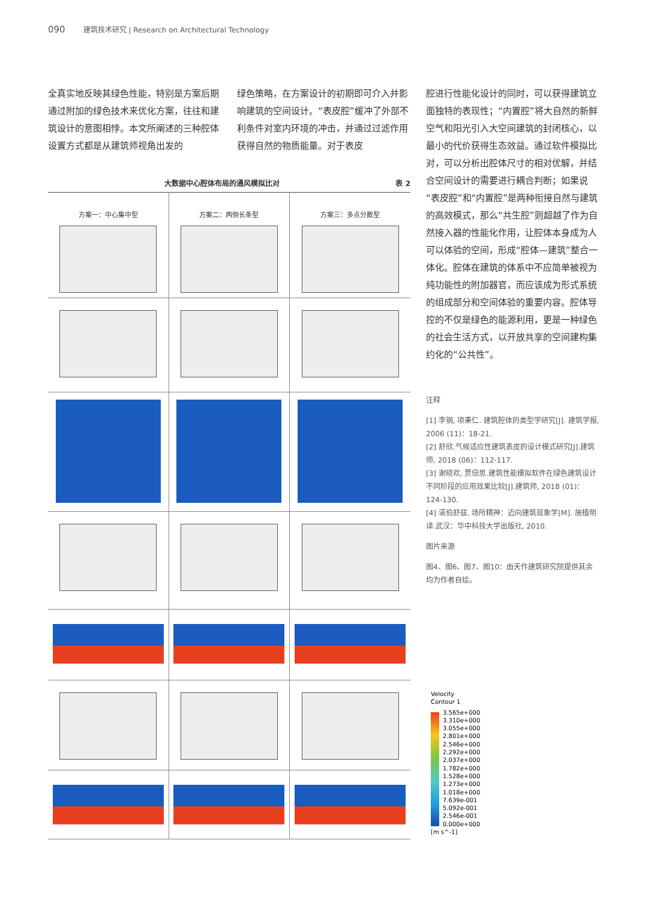090 建筑技术研究 | Research on Architectural Technology
全真实地反映其绿色性能，特别是方案后期通过附加的绿色技术来优化方案，往往和建筑设计的意图相悖。本文所阐述的三种腔体设置方式都是从建筑师视角出发的
绿色策略，在方案设计的初期即可介入并影响建筑的空间设计。“表皮腔”缓冲了外部不利条件对室内环境的冲击，并通过过滤作用获得自然的物质能量。对于表皮
腔进行性能化设计的同时，可以获得建筑立面独特的表现性；“内置腔”将大自然的新鲜空气和阳光引入大空间建筑的封闭核心，以最小的代价获得生态效益。通过软件模拟比对，可以分析出腔体尺寸的相对优解，并结合空间设计的需要进行耦合判断；如果说“表皮腔”和“内置腔”是两种衔接自然与建筑的高效模式，那么“共生腔”则超越了作为自然接入器的性能化作用，让腔体本身成为人可以体验的空间，形成“腔体—建筑”整合一体化。腔体在建筑的体系中不应简单被视为纯功能性的附加器官，而应该成为形式系统的组成部分和空间体验的重要内容。腔体导控的不仅是绿色的能源利用，更是一种绿色的社会生活方式，以开放共享的空间建构集约化的“公共性”。
注释
[1] 李钢, 项秉仁. 建筑腔体的类型学研究[J]. 建筑学报, 2006 (11)：18-21.
[2] 舒欣.气候适应性建筑表皮的设计模式研究[J].建筑师, 2018 (06)：112-117.
[3] 谢晓欢, 贾倍思.建筑性能模拟软件在绿色建筑设计不同阶段的应用效果比较[J].建筑师, 2018 (01)：124-130.
[4] 诺伯舒兹. 场所精神：迈向建筑现象学[M]. 施植明译.武汉：华中科技大学出版社, 2010.
图片来源
图4、图6、图7、图10：由天作建筑研究院提供其余均为作者自绘。
大数据中心腔体布局的通风模拟比对 表 2
| 方案一：中心集中型 | 方案二：两侧长条型 | 方案三：多点分散型 |
Velocity
Contour 1
3.565e+000
3.310e+000
3.055e+000
2.801e+000
2.546e+000
2.292e+000
2.037e+000
1.782e+000
1.528e+000
1.273e+000
1.018e+000
7.639e-001
5.092e-001
2.546e-001
0.000e+000
[m s^-1]